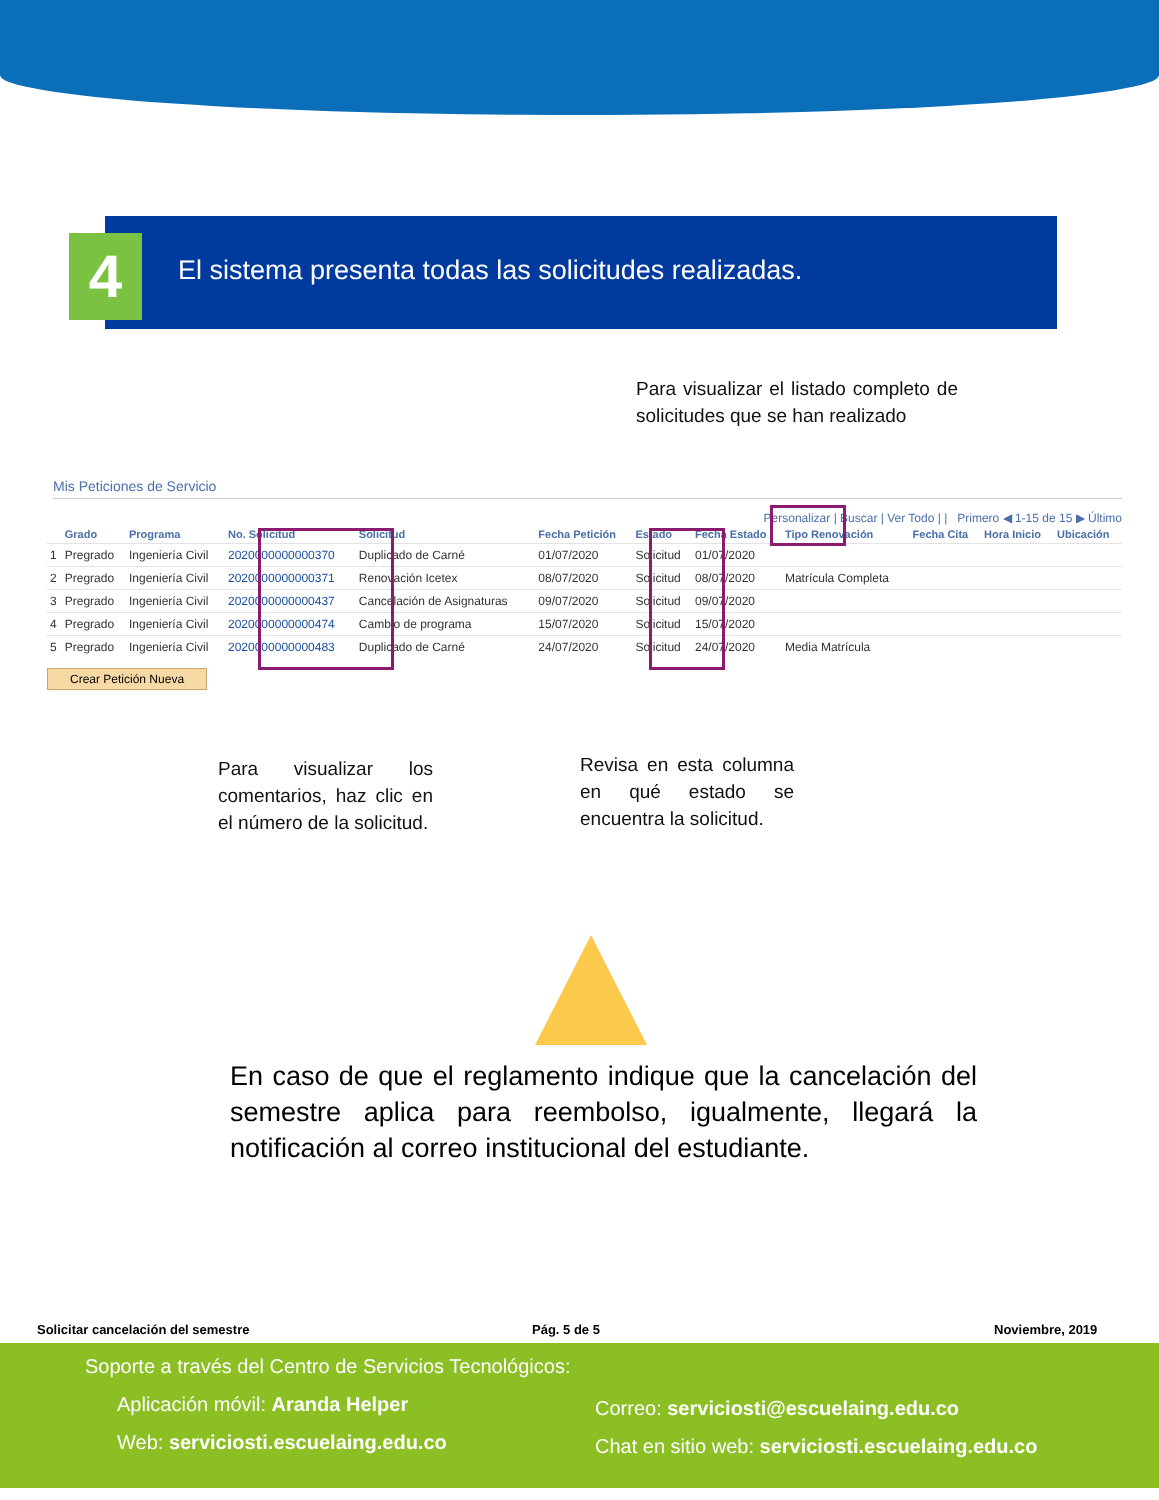4
El sistema presenta todas las solicitudes realizadas.
Para visualizar el listado completo de solicitudes que se han realizado
Mis Peticiones de Servicio
Personalizar | Buscar | Ver Todo | | Primero ◀ 1-15 de 15 ▶ Último
| | Grado | Programa | No. Solicitud | Solicitud | Fecha Petición | Estado | Fecha Estado | Tipo Renovación | Fecha Cita | Hora Inicio | Ubicación |
| --- | --- | --- | --- | --- | --- | --- | --- | --- | --- | --- | --- |
| 1 | Pregrado | Ingeniería Civil | 2020000000000370 | Duplicado de Carné | 01/07/2020 | Solicitud | 01/07/2020 | | | | |
| 2 | Pregrado | Ingeniería Civil | 2020000000000371 | Renovación Icetex | 08/07/2020 | Solicitud | 08/07/2020 | Matrícula Completa | | | |
| 3 | Pregrado | Ingeniería Civil | 2020000000000437 | Cancelación de Asignaturas | 09/07/2020 | Solicitud | 09/07/2020 | | | | |
| 4 | Pregrado | Ingeniería Civil | 2020000000000474 | Cambio de programa | 15/07/2020 | Solicitud | 15/07/2020 | | | | |
| 5 | Pregrado | Ingeniería Civil | 2020000000000483 | Duplicado de Carné | 24/07/2020 | Solicitud | 24/07/2020 | Media Matrícula | | | |
Crear Petición Nueva
Para visualizar los comentarios, haz clic en el número de la solicitud.
Revisa en esta columna en qué estado se encuentra la solicitud.
En caso de que el reglamento indique que la cancelación del semestre aplica para reembolso, igualmente, llegará la notificación al correo institucional del estudiante.
Solicitar cancelación del semestre
Pág. 5 de 5 Noviembre, 2019
Soporte a través del Centro de Servicios Tecnológicos:
Aplicación móvil: Aranda Helper
Web: serviciosti.escuelaing.edu.co
Correo: serviciosti@escuelaing.edu.co
Chat en sitio web: serviciosti.escuelaing.edu.co